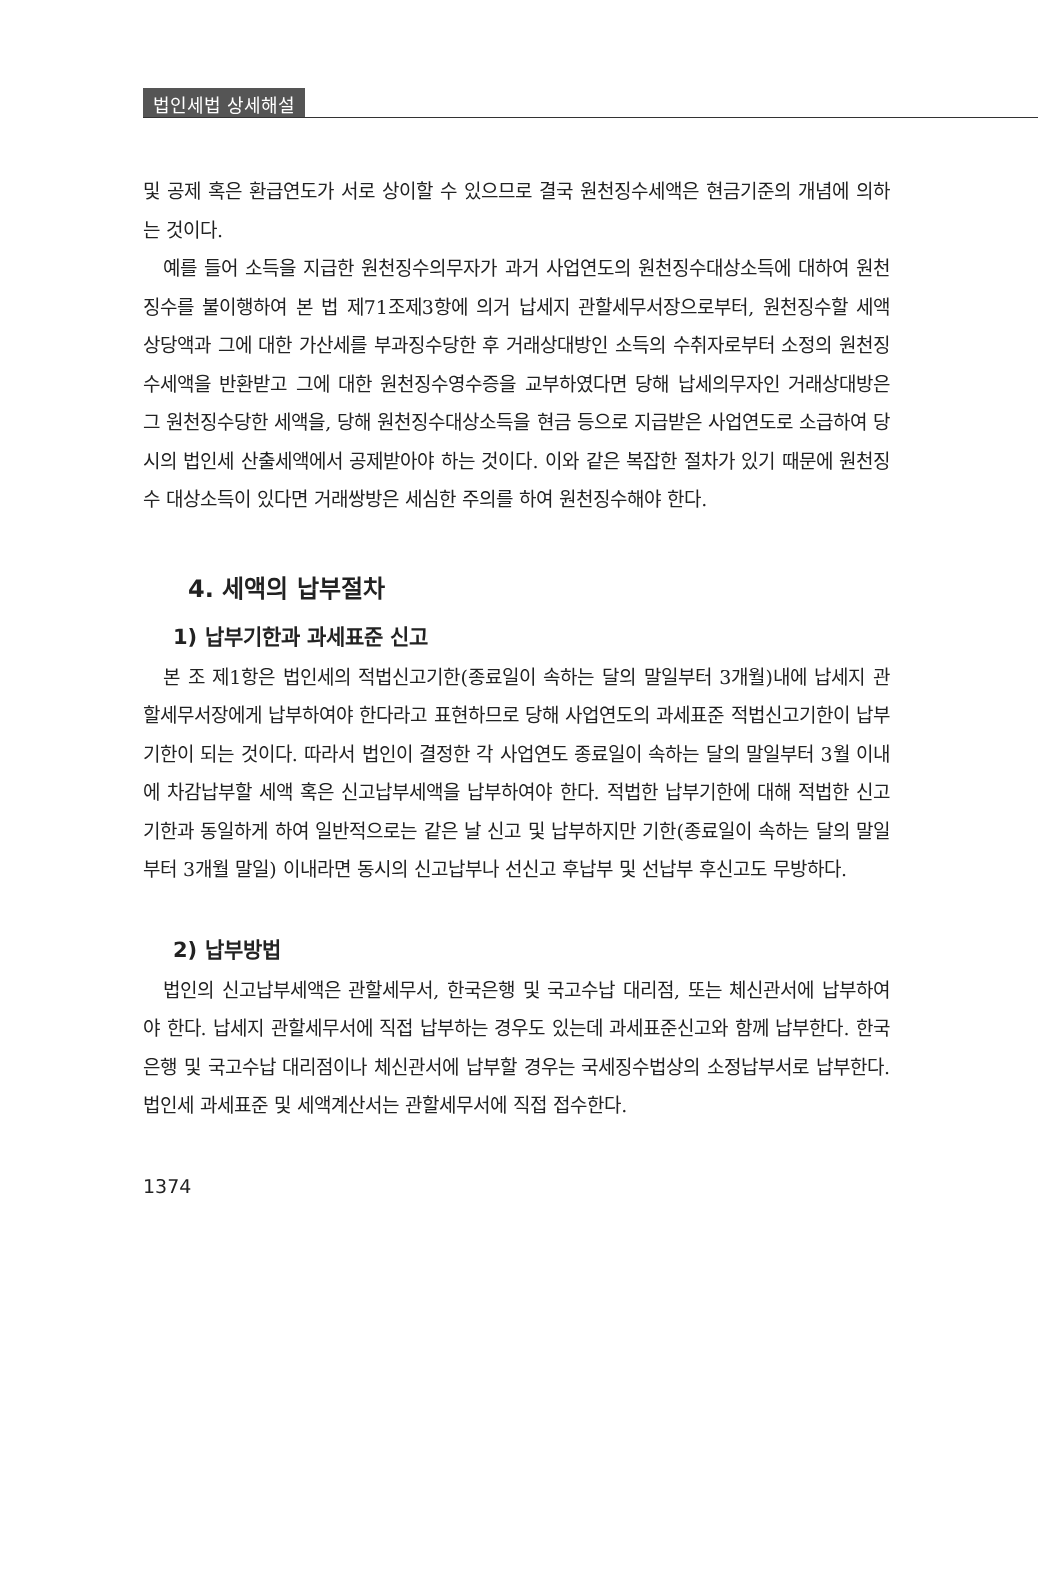법인세법 상세해설
및 공제 혹은 환급연도가 서로 상이할 수 있으므로 결국 원천징수세액은 현금기준의 개념에 의하는 것이다.
예를 들어 소득을 지급한 원천징수의무자가 과거 사업연도의 원천징수대상소득에 대하여 원천징수를 불이행하여 본 법 제71조제3항에 의거 납세지 관할세무서장으로부터, 원천징수할 세액 상당액과 그에 대한 가산세를 부과징수당한 후 거래상대방인 소득의 수취자로부터 소정의 원천징수세액을 반환받고 그에 대한 원천징수영수증을 교부하였다면 당해 납세의무자인 거래상대방은 그 원천징수당한 세액을, 당해 원천징수대상소득을 현금 등으로 지급받은 사업연도로 소급하여 당시의 법인세 산출세액에서 공제받아야 하는 것이다. 이와 같은 복잡한 절차가 있기 때문에 원천징수 대상소득이 있다면 거래쌍방은 세심한 주의를 하여 원천징수해야 한다.
4. 세액의 납부절차
1) 납부기한과 과세표준 신고
본 조 제1항은 법인세의 적법신고기한(종료일이 속하는 달의 말일부터 3개월)내에 납세지 관할세무서장에게 납부하여야 한다라고 표현하므로 당해 사업연도의 과세표준 적법신고기한이 납부기한이 되는 것이다. 따라서 법인이 결정한 각 사업연도 종료일이 속하는 달의 말일부터 3월 이내에 차감납부할 세액 혹은 신고납부세액을 납부하여야 한다. 적법한 납부기한에 대해 적법한 신고기한과 동일하게 하여 일반적으로는 같은 날 신고 및 납부하지만 기한(종료일이 속하는 달의 말일부터 3개월 말일) 이내라면 동시의 신고납부나 선신고 후납부 및 선납부 후신고도 무방하다.
2) 납부방법
법인의 신고납부세액은 관할세무서, 한국은행 및 국고수납 대리점, 또는 체신관서에 납부하여야 한다. 납세지 관할세무서에 직접 납부하는 경우도 있는데 과세표준신고와 함께 납부한다. 한국은행 및 국고수납 대리점이나 체신관서에 납부할 경우는 국세징수법상의 소정납부서로 납부한다. 법인세 과세표준 및 세액계산서는 관할세무서에 직접 접수한다.
1374